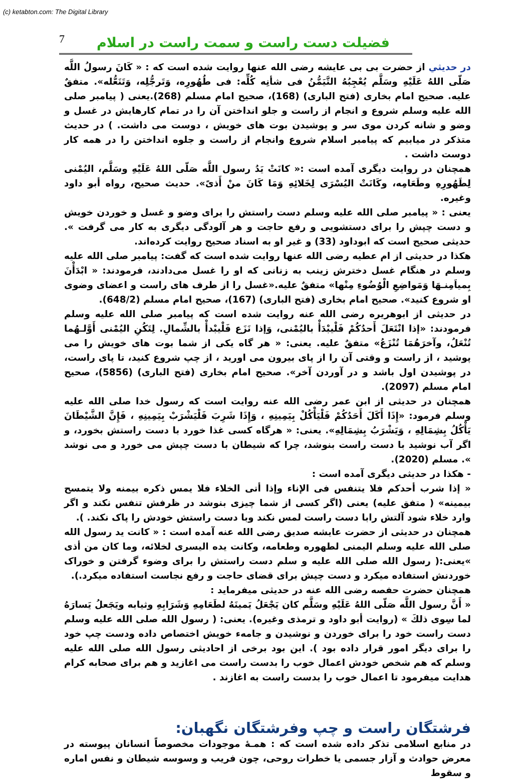(c) ketabton.com: The Digital Library
7 فضیلت دست راست و سمت راست در اسلام
در حديثي از حضرت بی بی عایشه رضی الله عنها روايت شده است كه : « كَانَ رسولُ اللَّه صَلّى اللهُ عَلَيْهِ وسَلَّم يُعْجِبُهُ التَّيَمُّنُ فی شأنِه كُلِّه: فی طُهُورِه، وَتَرجُّلِه، وَتَنَعُّله». متفقٌ عليه. صحیح امام بخاری (فتح الباری) (168)، صحیح امام مسلم (268).یعنی ( پیامبر صلی الله علیه وسلم شروع و انجام از راست و جلو انداختن آن را در تمام کارهایش در غسل و وضو و شانه کردن موی سر و پوشیدن بوت های خویش ، دوست می داشت. ) در حديث متذكر در ميابيم كه پيامبر اسلام شروع وانجام از راست و جلوه انداختن را در همه کار دوست داشت .
همچنان در روايت ديگرى آمده است :« كانَتْ يَدُ رسول اللَّه صَلّى اللهُ عَلَيْهِ وسَلَّم، اليُمْنى لِطَهُورِهِ وطَعَامِه، وكَانَتْ اليُسْرَى لِخَلائِهِ وَمَا كَانَ منْ أَذىً». حديث صحيح، رواه أبو داود وغيره.
یعنی : « پیامبر صلی الله علیه وسلم دست راستش را برای وضو و غسل و خوردن خویش و دست چپش را برای دستشویی و رفع حاجت و هر آلودگی دیگری به کار می گرفت ». حدیثی صحیح است که ابوداود (33) و غیر او به اسناد صحیح روایت کرده‌اند.
هكذا در حديثی از ام عطیه رضی الله عنها روايت شده است كه گفت: پیامبر صلی الله علیه وسلم در هنگام غسل دخترش زینب به زنانی که او را غسل می‌دادند، فرمودند: « ابْدَأْنَ بِمياَمِنـهَا وَمَواضِعِ الْوُضُوءِ مِنْها» متفقٌ عليه.«غسل را از طرف های راست و اعضای وضوی او شروع کنید». صحیح امام بخاری (فتح الباری) (167)، صحیح امام مسلم (648/2).
در حدیثی از ابوهریره رضی الله عنه روایت شده است که پیامبر صلی الله علیه وسلم فرمودند: «إذا انْتَعَلَ أَحدُكُمْ فَلْيبْدَأْ باليُمْنى، وَإذا نَزَع فَلْيبْدأْ بالشِّمالِ. لِتَكُنِ اليُمْنى أَوَّلـهُما تُنْعَلُ، وآخرَهُمَا تُنْزَعُ» متفقٌ عليه. یعنی: « هر گاه یکی از شما بوت های خویش را می پوشید ، از راست و وقتی آن را از پای بیرون می اورید ، از چپ شروع کنید، تا پای راست، در پوشیدن اول باشد و در آوردن آخر». صحیح امام بخاری (فتح الباری) (5856)، صحیح امام مسلم (2097).
همچنان در حديثی از ابن عمر رضی الله عنه روایت است که رسول خدا صلی الله علیه وسلم فرمود: «إِذَا أَكَلَ أَحَدُكُمْ فَلْيَأْكُلْ بِيَمِينِهِ ، وَإِذَا شَرِبَ فَلْيَشْرَبْ بِيَمِينِهِ ، فَإِنَّ الشَّيْطَانَ يَأْكُلُ بِشِمَالِهِ ، وَيَشْرَبُ بِشِمَالِهِ». یعنی: « هرگاه کسی غذا خورد با دست راستش بخورد، و اگر آب نوشید با دست راست بنوشد، چرا که شیطان با دست چپش می خورد و می نوشد ». مسلم (2020).
- هكذا در حديثی ديگری آمده است :
« إذا شرب أحدكم فلا يتنفس فی الإناء وإذا أتى الخلاء فلا يمس ذكره بيمنه ولا يتمسح بيمينه» ( متفق عليه) یعنی (اگر کسی از شما چیزی بنوشد در ظرفش تنفس نکند و اگر وارد خلاء شود آلتش رابا دست راست لمس نکند وبا دست راستش خودش را پاک نکند. ).
همچنان در حديثی از حضرت عایشه صدیق رضی الله عنه آمده است : « كانت يد رسول الله صلی الله عليه وسلم اليمنی لطهوره وطعامه، وكانت يده اليسرى لخلائه، وما كان من أذى »یعنی:( رسول الله صلی الله علیه و سلم دست راستش را برای وضوء گرفتن و خوراک خوردنش استفاده میکرد و دست چپش برای قضای حاجت و رفع نجاست استفاده میکرد.).
همچنان حضرت حفصه رضی الله عنه در حديثی میفرماید :
« أَنَّ رسول اللَّه صَلّى اللهُ عَلَيْهِ وسَلَّم كان يَجْعَلُ يَمينَهُ لطَعَامِهِ وَشَرَابِهِ وثيابه ويَجَعلُ يَسارَهُ لما سِوى ذلكَ » (روایت أبو داود و ترمذی وغیره). یعنی: ( رسول الله صلی الله علیه وسلم دست راست خود را برای خوردن و نوشیدن و جامهء خویش اختصاص داده ودست چپ خود را برای دیگر امور قرار داده بود ). این بود برخی از احادیثی رسول الله صلی الله علیه وسلم که هم شخص خودش اعمال خوب را بدست راست می اغازید و هم برای صحابه کرام هدایت میفرمود تا اعمال خوب را بدست راست به اغازند .
فرشتگان راست و چپ وفرشتگان نگهبان:
در منابع اسلامی تذکر داده شده است که : همـۀ موجودات مخصوصاً انسانان پیوسته در معرض حوادث و آزار جسمی یا خطرات روحی، چون فریب و وسوسه شیطان و نفس اماره و سقوط